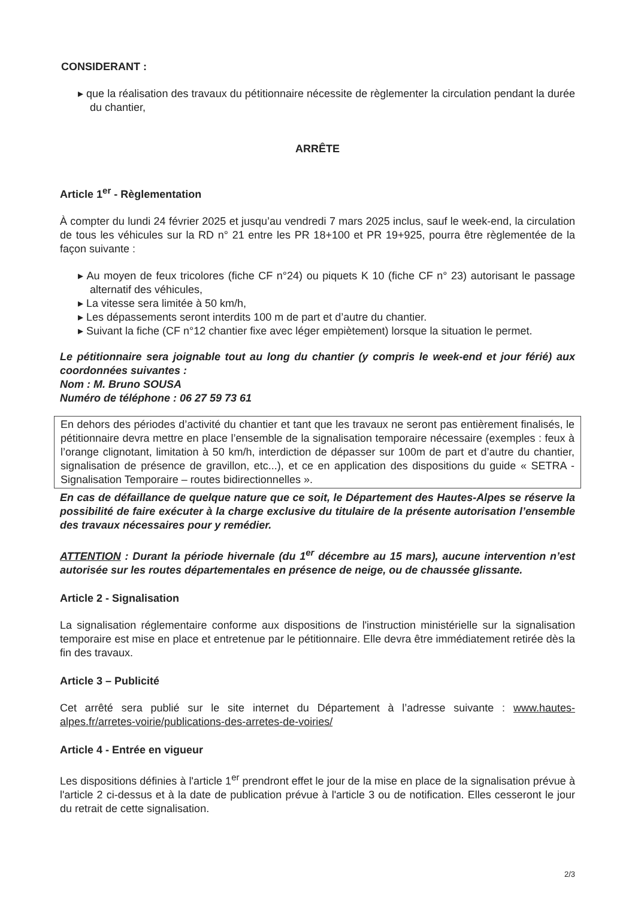CONSIDERANT :
▸ que la réalisation des travaux du pétitionnaire nécessite de règlementer la circulation pendant la durée du chantier,
ARRÊTE
Article 1<sup>er</sup> - Règlementation
À compter du lundi 24 février 2025 et jusqu’au vendredi 7 mars 2025 inclus, sauf le week-end, la circulation de tous les véhicules sur la RD n° 21 entre les PR 18+100 et PR 19+925, pourra être règlementée de la façon suivante :
▸ Au moyen de feux tricolores (fiche CF n°24) ou piquets K 10 (fiche CF n° 23) autorisant le passage alternatif des véhicules,
▸ La vitesse sera limitée à 50 km/h,
▸ Les dépassements seront interdits 100 m de part et d’autre du chantier.
▸ Suivant la fiche (CF n°12 chantier fixe avec léger empiètement) lorsque la situation le permet.
Le pétitionnaire sera joignable tout au long du chantier (y compris le week-end et jour férié) aux coordonnées suivantes :
Nom : M. Bruno SOUSA
Numéro de téléphone : 06 27 59 73 61
En dehors des périodes d’activité du chantier et tant que les travaux ne seront pas entièrement finalisés, le pétitionnaire devra mettre en place l’ensemble de la signalisation temporaire nécessaire (exemples : feux à l’orange clignotant, limitation à 50 km/h, interdiction de dépasser sur 100m de part et d’autre du chantier, signalisation de présence de gravillon, etc...), et ce en application des dispositions du guide « SETRA - Signalisation Temporaire – routes bidirectionnelles ».
En cas de défaillance de quelque nature que ce soit, le Département des Hautes-Alpes se réserve la possibilité de faire exécuter à la charge exclusive du titulaire de la présente autorisation l’ensemble des travaux nécessaires pour y remédier.
ATTENTION : Durant la période hivernale (du 1<sup>er</sup> décembre au 15 mars), aucune intervention n’est autorisée sur les routes départementales en présence de neige, ou de chaussée glissante.
Article 2 - Signalisation
La signalisation réglementaire conforme aux dispositions de l'instruction ministérielle sur la signalisation temporaire est mise en place et entretenue par le pétitionnaire. Elle devra être immédiatement retirée dès la fin des travaux.
Article 3 – Publicité
Cet arrêté sera publié sur le site internet du Département à l’adresse suivante : www.hautes-alpes.fr/arretes-voirie/publications-des-arretes-de-voiries/
Article 4 - Entrée en vigueur
Les dispositions définies à l'article 1<sup>er</sup> prendront effet le jour de la mise en place de la signalisation prévue à l'article 2 ci-dessus et à la date de publication prévue à l'article 3 ou de notification. Elles cesseront le jour du retrait de cette signalisation.
2/3